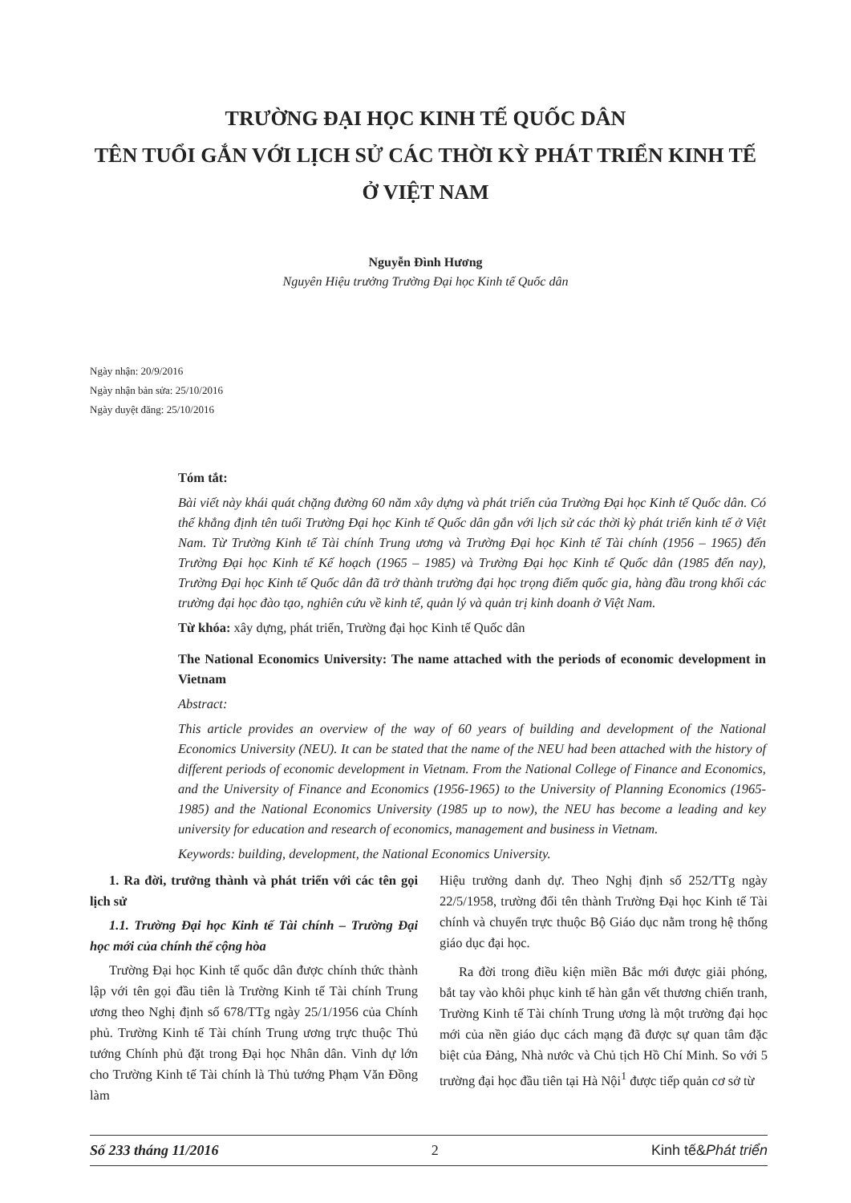TRƯỜNG ĐẠI HỌC KINH TẾ QUỐC DÂN
TÊN TUỔI GẮN VỚI LỊCH SỬ CÁC THỜI KỲ PHÁT TRIỂN KINH TẾ
Ở VIỆT NAM
Nguyễn Đình Hương
Nguyên Hiệu trưởng Trường Đại học Kinh tế Quốc dân
Ngày nhận: 20/9/2016
Ngày nhận bản sửa: 25/10/2016
Ngày duyệt đăng: 25/10/2016
Tóm tắt:
Bài viết này khái quát chặng đường 60 năm xây dựng và phát triển của Trường Đại học Kinh tế Quốc dân. Có thể khẳng định tên tuổi Trường Đại học Kinh tế Quốc dân gắn với lịch sử các thời kỳ phát triển kinh tế ở Việt Nam. Từ Trường Kinh tế Tài chính Trung ương và Trường Đại học Kinh tế Tài chính (1956 – 1965) đến Trường Đại học Kinh tế Kế hoạch (1965 – 1985) và Trường Đại học Kinh tế Quốc dân (1985 đến nay), Trường Đại học Kinh tế Quốc dân đã trở thành trường đại học trọng điểm quốc gia, hàng đầu trong khối các trường đại học đào tạo, nghiên cứu về kinh tế, quản lý và quản trị kinh doanh ở Việt Nam.
Từ khóa: xây dựng, phát triển, Trường đại học Kinh tế Quốc dân
The National Economics University: The name attached with the periods of economic development in Vietnam
Abstract:
This article provides an overview of the way of 60 years of building and development of the National Economics University (NEU). It can be stated that the name of the NEU had been attached with the history of different periods of economic development in Vietnam. From the National College of Finance and Economics, and the University of Finance and Economics (1956-1965) to the University of Planning Economics (1965-1985) and the National Economics University (1985 up to now), the NEU has become a leading and key university for education and research of economics, management and business in Vietnam.
Keywords: building, development, the National Economics University.
1. Ra đời, trưởng thành và phát triển với các tên gọi lịch sử
1.1. Trường Đại học Kinh tế Tài chính – Trường Đại học mới của chính thể cộng hòa
Trường Đại học Kinh tế quốc dân được chính thức thành lập với tên gọi đầu tiên là Trường Kinh tế Tài chính Trung ương theo Nghị định số 678/TTg ngày 25/1/1956 của Chính phủ. Trường Kinh tế Tài chính Trung ương trực thuộc Thủ tướng Chính phủ đặt trong Đại học Nhân dân. Vinh dự lớn cho Trường Kinh tế Tài chính là Thủ tướng Phạm Văn Đồng làm
Hiệu trưởng danh dự. Theo Nghị định số 252/TTg ngày 22/5/1958, trường đổi tên thành Trường Đại học Kinh tế Tài chính và chuyển trực thuộc Bộ Giáo dục nằm trong hệ thống giáo dục đại học.
Ra đời trong điều kiện miền Bắc mới được giải phóng, bắt tay vào khôi phục kinh tế hàn gắn vết thương chiến tranh, Trường Kinh tế Tài chính Trung ương là một trường đại học mới của nền giáo dục cách mạng đã được sự quan tâm đặc biệt của Đảng, Nhà nước và Chủ tịch Hồ Chí Minh. So với 5 trường đại học đầu tiên tại Hà Nội<sup>1</sup> được tiếp quản cơ sở từ
Số 233 tháng 11/2016 2 Kinh tế&Phát triển